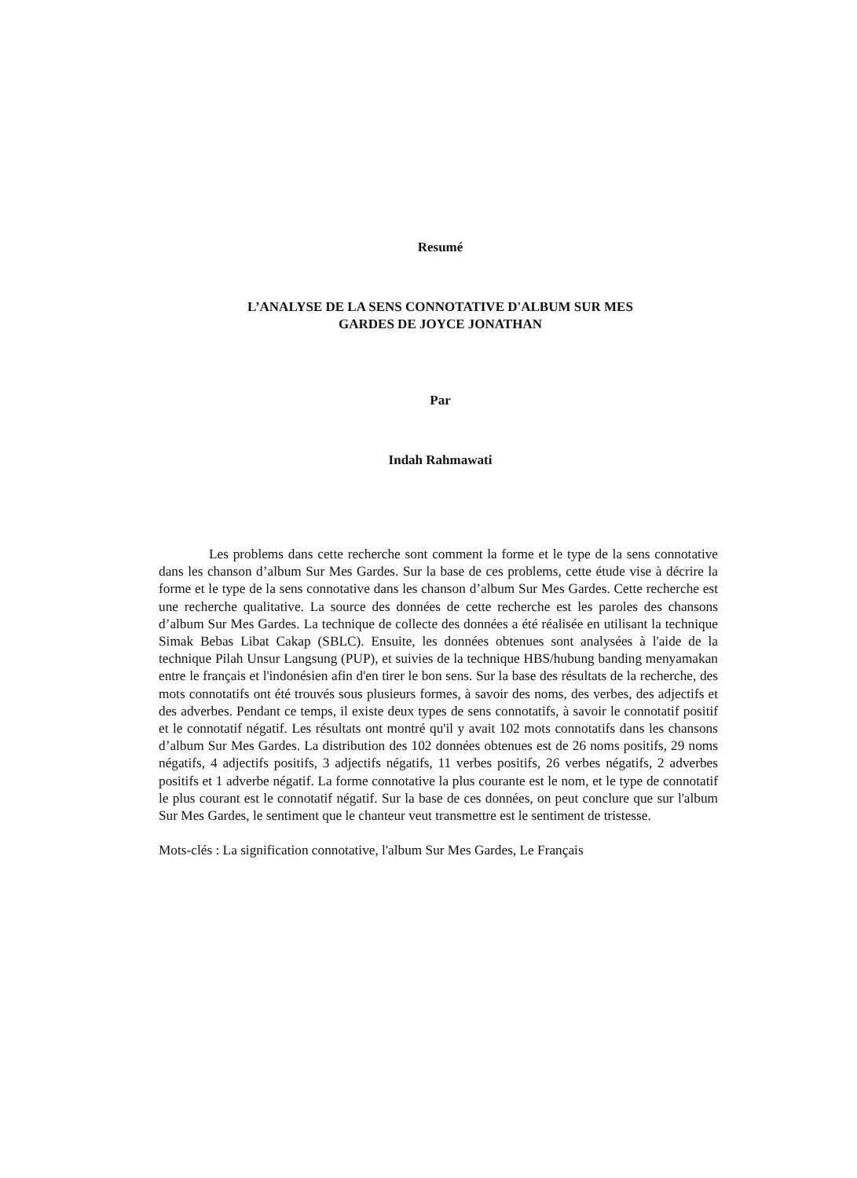Resumé
L’ANALYSE DE LA SENS CONNOTATIVE D'ALBUM SUR MES
GARDES DE JOYCE JONATHAN
Par
Indah Rahmawati
Les problems dans cette recherche sont comment la forme et le type de la sens connotative dans les chanson d’album Sur Mes Gardes. Sur la base de ces problems, cette étude vise à décrire la forme et le type de la sens connotative dans les chanson d’album Sur Mes Gardes. Cette recherche est une recherche qualitative. La source des données de cette recherche est les paroles des chansons d’album Sur Mes Gardes. La technique de collecte des données a été réalisée en utilisant la technique Simak Bebas Libat Cakap (SBLC). Ensuite, les données obtenues sont analysées à l'aide de la technique Pilah Unsur Langsung (PUP), et suivies de la technique HBS/hubung banding menyamakan entre le français et l'indonésien afin d'en tirer le bon sens. Sur la base des résultats de la recherche, des mots connotatifs ont été trouvés sous plusieurs formes, à savoir des noms, des verbes, des adjectifs et des adverbes. Pendant ce temps, il existe deux types de sens connotatifs, à savoir le connotatif positif et le connotatif négatif. Les résultats ont montré qu'il y avait 102 mots connotatifs dans les chansons d’album Sur Mes Gardes. La distribution des 102 données obtenues est de 26 noms positifs, 29 noms négatifs, 4 adjectifs positifs, 3 adjectifs négatifs, 11 verbes positifs, 26 verbes négatifs, 2 adverbes positifs et 1 adverbe négatif. La forme connotative la plus courante est le nom, et le type de connotatif le plus courant est le connotatif négatif. Sur la base de ces données, on peut conclure que sur l'album Sur Mes Gardes, le sentiment que le chanteur veut transmettre est le sentiment de tristesse.
Mots-clés : La signification connotative, l'album Sur Mes Gardes, Le Français